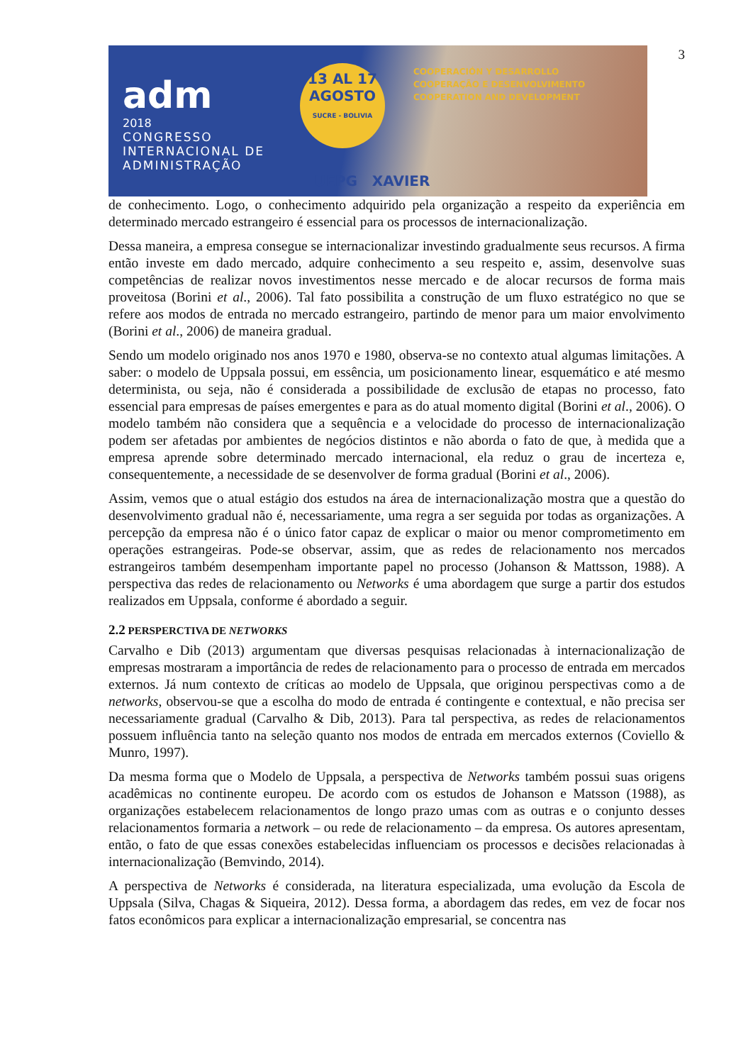3
adm
2018
CONGRESSO INTERNACIONAL DE ADMINISTRAÇÃO
13 AL 17
AGOSTO
SUCRE - BOLIVIA
COOPERACIÓN Y DESARROLLO
COOPERAÇÃO E DESENVOLVIMENTO
COOPERATION AND DEVELOPMENT
UEPG XAVIER
de conhecimento. Logo, o conhecimento adquirido pela organização a respeito da experiência em determinado mercado estrangeiro é essencial para os processos de internacionalização.
Dessa maneira, a empresa consegue se internacionalizar investindo gradualmente seus recursos. A firma então investe em dado mercado, adquire conhecimento a seu respeito e, assim, desenvolve suas competências de realizar novos investimentos nesse mercado e de alocar recursos de forma mais proveitosa (Borini et al., 2006). Tal fato possibilita a construção de um fluxo estratégico no que se refere aos modos de entrada no mercado estrangeiro, partindo de menor para um maior envolvimento (Borini et al., 2006) de maneira gradual.
Sendo um modelo originado nos anos 1970 e 1980, observa-se no contexto atual algumas limitações. A saber: o modelo de Uppsala possui, em essência, um posicionamento linear, esquemático e até mesmo determinista, ou seja, não é considerada a possibilidade de exclusão de etapas no processo, fato essencial para empresas de países emergentes e para as do atual momento digital (Borini et al., 2006). O modelo também não considera que a sequência e a velocidade do processo de internacionalização podem ser afetadas por ambientes de negócios distintos e não aborda o fato de que, à medida que a empresa aprende sobre determinado mercado internacional, ela reduz o grau de incerteza e, consequentemente, a necessidade de se desenvolver de forma gradual (Borini et al., 2006).
Assim, vemos que o atual estágio dos estudos na área de internacionalização mostra que a questão do desenvolvimento gradual não é, necessariamente, uma regra a ser seguida por todas as organizações. A percepção da empresa não é o único fator capaz de explicar o maior ou menor comprometimento em operações estrangeiras. Pode-se observar, assim, que as redes de relacionamento nos mercados estrangeiros também desempenham importante papel no processo (Johanson & Mattsson, 1988). A perspectiva das redes de relacionamento ou Networks é uma abordagem que surge a partir dos estudos realizados em Uppsala, conforme é abordado a seguir.
2.2 PERSPERCTIVA DE NETWORKS
Carvalho e Dib (2013) argumentam que diversas pesquisas relacionadas à internacionalização de empresas mostraram a importância de redes de relacionamento para o processo de entrada em mercados externos. Já num contexto de críticas ao modelo de Uppsala, que originou perspectivas como a de networks, observou-se que a escolha do modo de entrada é contingente e contextual, e não precisa ser necessariamente gradual (Carvalho & Dib, 2013). Para tal perspectiva, as redes de relacionamentos possuem influência tanto na seleção quanto nos modos de entrada em mercados externos (Coviello & Munro, 1997).
Da mesma forma que o Modelo de Uppsala, a perspectiva de Networks também possui suas origens acadêmicas no continente europeu. De acordo com os estudos de Johanson e Matsson (1988), as organizações estabelecem relacionamentos de longo prazo umas com as outras e o conjunto desses relacionamentos formaria a network – ou rede de relacionamento – da empresa. Os autores apresentam, então, o fato de que essas conexões estabelecidas influenciam os processos e decisões relacionadas à internacionalização (Bemvindo, 2014).
A perspectiva de Networks é considerada, na literatura especializada, uma evolução da Escola de Uppsala (Silva, Chagas & Siqueira, 2012). Dessa forma, a abordagem das redes, em vez de focar nos fatos econômicos para explicar a internacionalização empresarial, se concentra nas